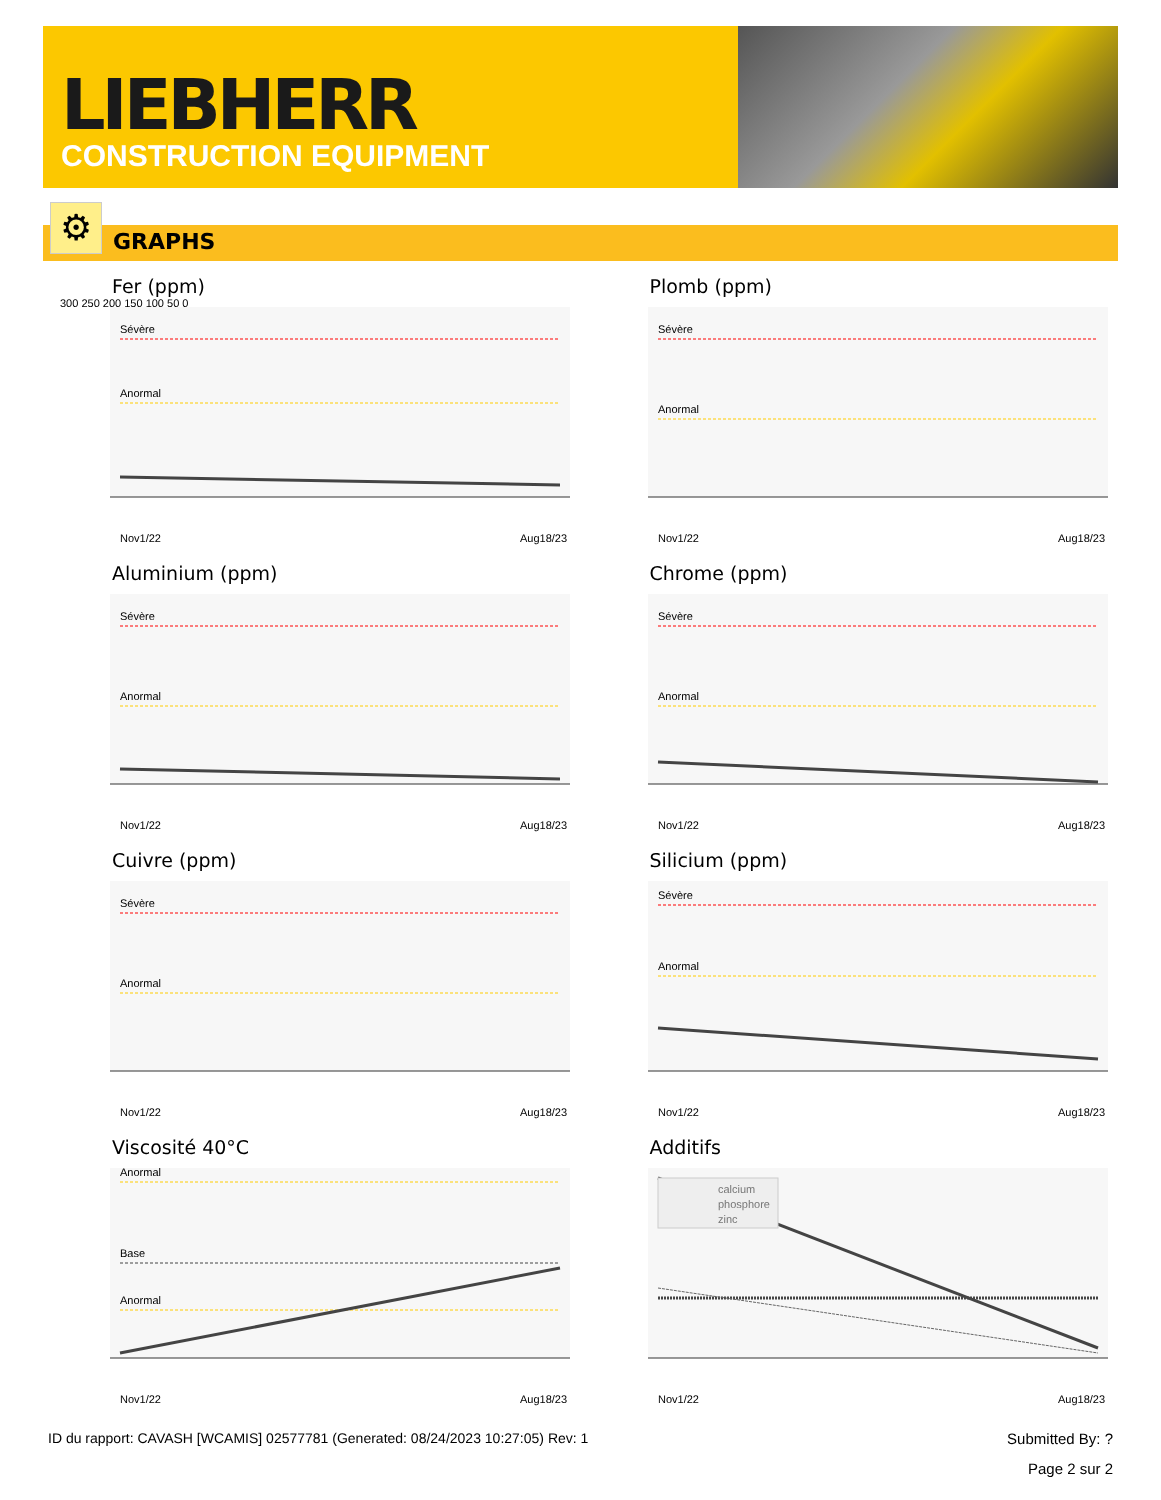LIEBHERR
CONSTRUCTION EQUIPMENT
⚙ GRAPHS
Fer (ppm)
300 250 200 150 100 50 0
Sévère
Anormal
Nov1/22
Aug18/23
Plomb (ppm)
Sévère
Anormal
Nov1/22
Aug18/23
Aluminium (ppm)
Sévère
Anormal
Nov1/22
Aug18/23
Chrome (ppm)
Sévère
Anormal
Nov1/22
Aug18/23
Cuivre (ppm)
Sévère
Anormal
Nov1/22
Aug18/23
Silicium (ppm)
Sévère
Anormal
Nov1/22
Aug18/23
Viscosité 40°C
Anormal
Base
Anormal
Nov1/22
Aug18/23
Additifs
calcium
phosphore
zinc
Nov1/22
Aug18/23
ID du rapport: CAVASH [WCAMIS] 02577781 (Generated: 08/24/2023 10:27:05) Rev: 1 Submitted By: ?
Page 2 sur 2